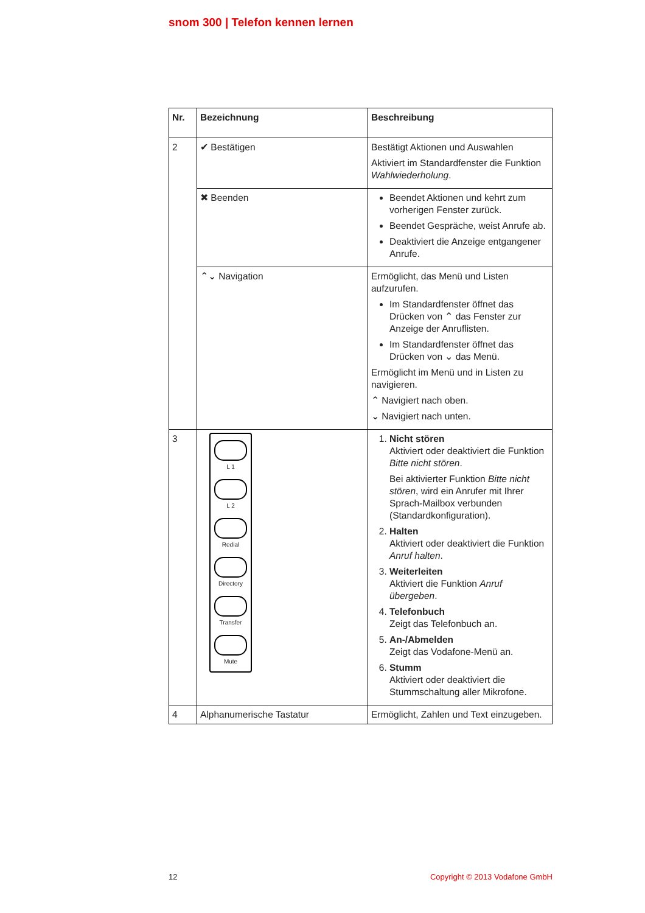snom 300 | Telefon kennen lernen
| Nr. | Bezeichnung | Beschreibung |
| --- | --- | --- |
| 2 | ✔ Bestätigen | Bestätigt Aktionen und Auswahlen Aktiviert im Standardfenster die Funktion Wahlwiederholung . |
| | ✖ Beenden | Beendet Aktionen und kehrt zum vorherigen Fenster zurück. Beendet Gespräche, weist Anrufe ab. Deaktiviert die Anzeige entgangener Anrufe. |
| | ⌃⌄ Navigation | Ermöglicht, das Menü und Listen aufzurufen. Im Standardfenster öffnet das Drücken von ⌃ das Fenster zur Anzeige der Anruflisten. Im Standardfenster öffnet das Drücken von ⌄ das Menü. Ermöglicht im Menü und in Listen zu navigieren. ⌃ Navigiert nach oben. ⌄ Navigiert nach unten. |
| 3 | L 1 L 2 Redial Directory Transfer Mute | 1. Nicht stören Aktiviert oder deaktiviert die Funktion Bitte nicht stören . Bei aktivierter Funktion Bitte nicht stören , wird ein Anrufer mit Ihrer Sprach-Mailbox verbunden (Standardkonfiguration). 2. Halten Aktiviert oder deaktiviert die Funktion Anruf halten . 3. Weiterleiten Aktiviert die Funktion Anruf übergeben . 4. Telefonbuch Zeigt das Telefonbuch an. 5. An-/Abmelden Zeigt das Vodafone-Menü an. 6. Stumm Aktiviert oder deaktiviert die Stummschaltung aller Mikrofone. |
| 4 | Alphanumerische Tastatur | Ermöglicht, Zahlen und Text einzugeben. |
12 Copyright © 2013 Vodafone GmbH